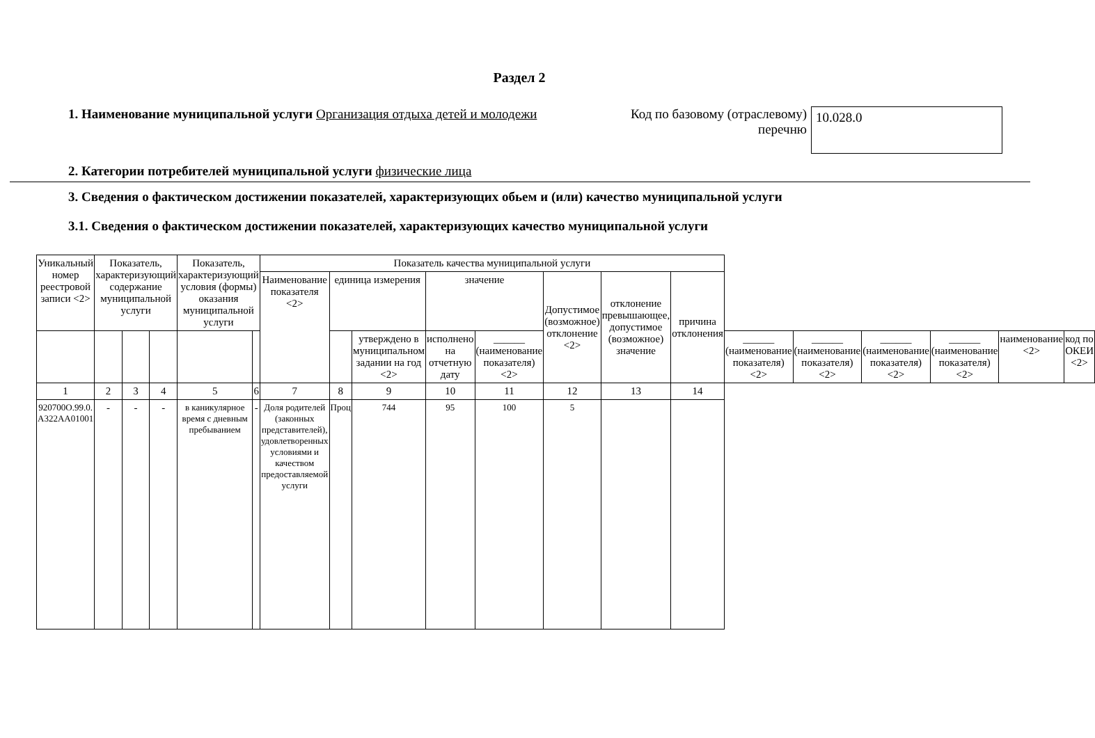Раздел 2
1. Наименование муниципальной услуги Организация отдыха детей и молодежи
Код по базовому (отраслевому) перечню
10.028.0
2. Категории потребителей муниципальной услуги физические лица
3. Сведения о фактическом достижении показателей, характеризующих обьем и (или) качество муниципальной услуги
3.1. Сведения о фактическом достижении показателей, характеризующих качество муниципальной услуги
| Уникальный номер реестровой записи <2> | Показатель, характеризующий содержание муниципальной услуги | | | Показатель, характеризующий условия (формы) оказания муниципальной услуги | | Показатель качества муниципальной услуги | | | | | | | | | | | | | |
| --- | --- | --- | --- | --- | --- | --- | --- | --- | --- | --- | --- | --- | --- | --- | --- | --- | --- | --- | --- |
| | | | | | | Наименование показателя <2> | единица измерения | | значение | | Допустимое (возможное) отклонение <2> | отклонение превышающее, допустимое (возможное) значение | причина отклонения | | | | | | |
| | | | | | | | | утверждено в муниципальном задании на год <2> | исполнено на отчетную дату | | | | | | | | | | |
| | | | | | | | | | | ______ (наименование показателя) <2> | | | | ______ (наименование показателя) <2> | ______ (наименование показателя) <2> | ______ (наименование показателя) <2> | ______ (наименование показателя) <2> | наименование <2> | код по ОКЕИ <2> |
| 1 | 2 | 3 | 4 | 5 | 6 | 7 | 8 | 9 | 10 | 11 | 12 | 13 | 14 | | | | | | |
| 920700О.99.0. А322АА01001 | - | - | - | в каникулярное время с дневным пребыванием | - | Доля родителей (законных представителей), удовлетворенных условиями и качеством предоставляемой услуги | Проц | 744 | 95 | 100 | 5 | | | | | | | | |